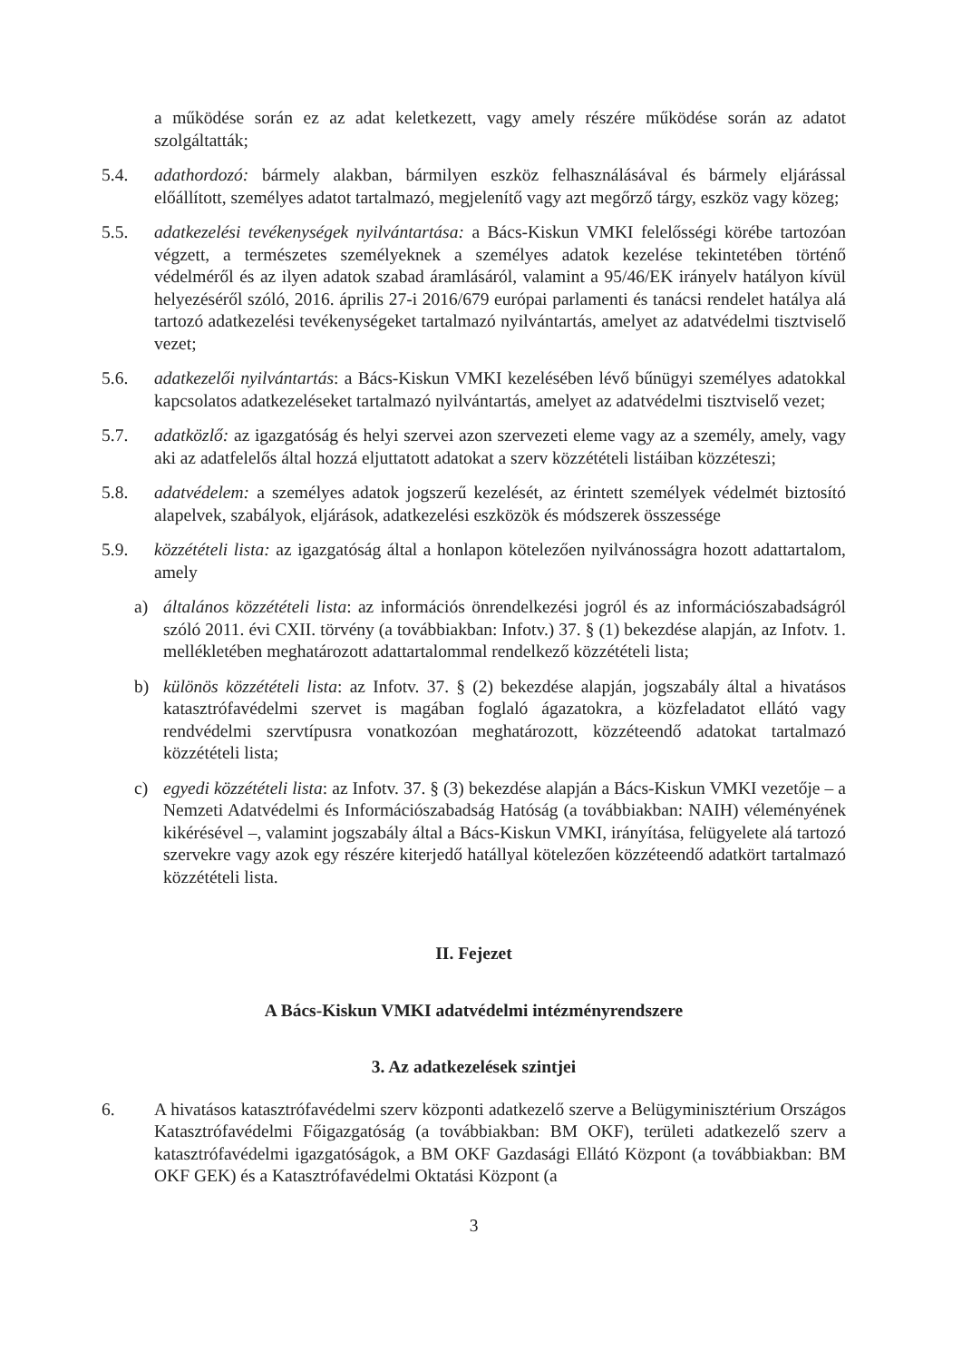a működése során ez az adat keletkezett, vagy amely részére működése során az adatot szolgáltatták;
5.4. adathordozó: bármely alakban, bármilyen eszköz felhasználásával és bármely eljárással előállított, személyes adatot tartalmazó, megjelenítő vagy azt megőrző tárgy, eszköz vagy közeg;
5.5. adatkezelési tevékenységek nyilvántartása: a Bács-Kiskun VMKI felelősségi körébe tartozóan végzett, a természetes személyeknek a személyes adatok kezelése tekintetében történő védelméről és az ilyen adatok szabad áramlásáról, valamint a 95/46/EK irányelv hatályon kívül helyezéséről szóló, 2016. április 27-i 2016/679 európai parlamenti és tanácsi rendelet hatálya alá tartozó adatkezelési tevékenységeket tartalmazó nyilvántartás, amelyet az adatvédelmi tisztviselő vezet;
5.6. adatkezelői nyilvántartás: a Bács-Kiskun VMKI kezelésében lévő bűnügyi személyes adatokkal kapcsolatos adatkezeléseket tartalmazó nyilvántartás, amelyet az adatvédelmi tisztviselő vezet;
5.7. adatközlő: az igazgatóság és helyi szervei azon szervezeti eleme vagy az a személy, amely, vagy aki az adatfelelős által hozzá eljuttatott adatokat a szerv közzétételi listáiban közzéteszi;
5.8. adatvédelem: a személyes adatok jogszerű kezelését, az érintett személyek védelmét biztosító alapelvek, szabályok, eljárások, adatkezelési eszközök és módszerek összessége
5.9. közzétételi lista: az igazgatóság által a honlapon kötelezően nyilvánosságra hozott adattartalom, amely
a) általános közzétételi lista: az információs önrendelkezési jogról és az információszabadságról szóló 2011. évi CXII. törvény (a továbbiakban: Infotv.) 37. § (1) bekezdése alapján, az Infotv. 1. mellékletében meghatározott adattartalommal rendelkező közzétételi lista;
b) különös közzétételi lista: az Infotv. 37. § (2) bekezdése alapján, jogszabály által a hivatásos katasztrófavédelmi szervet is magában foglaló ágazatokra, a közfeladatot ellátó vagy rendvédelmi szervtípusra vonatkozóan meghatározott, közzéteendő adatokat tartalmazó közzétételi lista;
c) egyedi közzétételi lista: az Infotv. 37. § (3) bekezdése alapján a Bács-Kiskun VMKI vezetője – a Nemzeti Adatvédelmi és Információszabadság Hatóság (a továbbiakban: NAIH) véleményének kikérésével –, valamint jogszabály által a Bács-Kiskun VMKI, irányítása, felügyelete alá tartozó szervekre vagy azok egy részére kiterjedő hatállyal kötelezően közzéteendő adatkört tartalmazó közzétételi lista.
II. Fejezet
A Bács-Kiskun VMKI adatvédelmi intézményrendszere
3. Az adatkezelések szintjei
6. A hivatásos katasztrófavédelmi szerv központi adatkezelő szerve a Belügyminisztérium Országos Katasztrófavédelmi Főigazgatóság (a továbbiakban: BM OKF), területi adatkezelő szerv a katasztrófavédelmi igazgatóságok, a BM OKF Gazdasági Ellátó Központ (a továbbiakban: BM OKF GEK) és a Katasztrófavédelmi Oktatási Központ (a
3